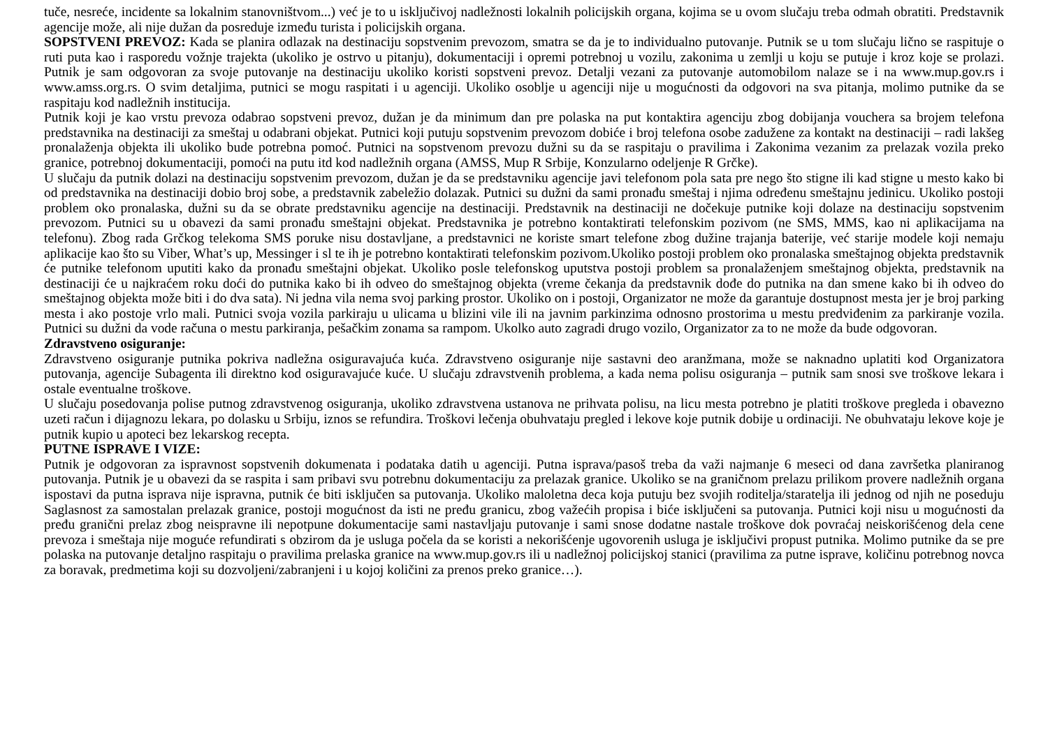tuče, nesreće, incidente sa lokalnim stanovništvom...) već je to u isključivoj nadležnosti lokalnih policijskih organa, kojima se u ovom slučaju treba odmah obratiti. Predstavnik agencije može, ali nije dužan da posreduje između turista i policijskih organa.
SOPSTVENI PREVOZ: Kada se planira odlazak na destinaciju sopstvenim prevozom, smatra se da je to individualno putovanje. Putnik se u tom slučaju lično se raspituje o ruti puta kao i rasporedu vožnje trajekta (ukoliko je ostrvo u pitanju), dokumentaciji i opremi potrebnoj u vozilu, zakonima u zemlji u koju se putuje i kroz koje se prolazi. Putnik je sam odgovoran za svoje putovanje na destinaciju ukoliko koristi sopstveni prevoz. Detalji vezani za putovanje automobilom nalaze se i na www.mup.gov.rs i www.amss.org.rs. O svim detaljima, putnici se mogu raspitati i u agenciji. Ukoliko osoblje u agenciji nije u mogućnosti da odgovori na sva pitanja, molimo putnike da se raspitaju kod nadležnih institucija.
Putnik koji je kao vrstu prevoza odabrao sopstveni prevoz, dužan je da minimum dan pre polaska na put kontaktira agenciju zbog dobijanja vouchera sa brojem telefona predstavnika na destinaciji za smeštaj u odabrani objekat. Putnici koji putuju sopstvenim prevozom dobiće i broj telefona osobe zadužene za kontakt na destinaciji – radi lakšeg pronalaženja objekta ili ukoliko bude potrebna pomoć. Putnici na sopstvenom prevozu dužni su da se raspitaju o pravilima i Zakonima vezanim za prelazak vozila preko granice, potrebnoj dokumentaciji, pomoći na putu itd kod nadležnih organa (AMSS, Mup R Srbije, Konzularno odeljenje R Grčke).
U slučaju da putnik dolazi na destinaciju sopstvenim prevozom, dužan je da se predstavniku agencije javi telefonom pola sata pre nego što stigne ili kad stigne u mesto kako bi od predstavnika na destinaciji dobio broj sobe, a predstavnik zabeležio dolazak. Putnici su dužni da sami pronađu smeštaj i njima određenu smeštajnu jedinicu. Ukoliko postoji problem oko pronalaska, dužni su da se obrate predstavniku agencije na destinaciji. Predstavnik na destinaciji ne dočekuje putnike koji dolaze na destinaciju sopstvenim prevozom. Putnici su u obavezi da sami pronađu smeštajni objekat. Predstavnika je potrebno kontaktirati telefonskim pozivom (ne SMS, MMS, kao ni aplikacijama na telefonu). Zbog rada Grčkog telekoma SMS poruke nisu dostavljane, a predstavnici ne koriste smart telefone zbog dužine trajanja baterije, već starije modele koji nemaju aplikacije kao što su Viber, What’s up, Messinger i sl te ih je potrebno kontaktirati telefonskim pozivom.Ukoliko postoji problem oko pronalaska smeštajnog objekta predstavnik će putnike telefonom uputiti kako da pronađu smeštajni objekat. Ukoliko posle telefonskog uputstva postoji problem sa pronalaženjem smeštajnog objekta, predstavnik na destinaciji će u najkraćem roku doći do putnika kako bi ih odveo do smeštajnog objekta (vreme čekanja da predstavnik dođe do putnika na dan smene kako bi ih odveo do smeštajnog objekta može biti i do dva sata). Ni jedna vila nema svoj parking prostor. Ukoliko on i postoji, Organizator ne može da garantuje dostupnost mesta jer je broj parking mesta i ako postoje vrlo mali. Putnici svoja vozila parkiraju u ulicama u blizini vile ili na javnim parkinzima odnosno prostorima u mestu predviđenim za parkiranje vozila. Putnici su dužni da vode računa o mestu parkiranja, pešačkim zonama sa rampom. Ukolko auto zagradi drugo vozilo, Organizator za to ne može da bude odgovoran.
Zdravstveno osiguranje:
Zdravstveno osiguranje putnika pokriva nadležna osiguravajuća kuća. Zdravstveno osiguranje nije sastavni deo aranžmana, može se naknadno uplatiti kod Organizatora putovanja, agencije Subagenta ili direktno kod osiguravajuće kuće. U slučaju zdravstvenih problema, a kada nema polisu osiguranja – putnik sam snosi sve troškove lekara i ostale eventualne troškove.
U slučaju posedovanja polise putnog zdravstvenog osiguranja, ukoliko zdravstvena ustanova ne prihvata polisu, na licu mesta potrebno je platiti troškove pregleda i obavezno uzeti račun i dijagnozu lekara, po dolasku u Srbiju, iznos se refundira. Troškovi lečenja obuhvataju pregled i lekove koje putnik dobije u ordinaciji. Ne obuhvataju lekove koje je putnik kupio u apoteci bez lekarskog recepta.
PUTNE ISPRAVE I VIZE:
Putnik je odgovoran za ispravnost sopstvenih dokumenata i podataka datih u agenciji. Putna isprava/pasoš treba da važi najmanje 6 meseci od dana završetka planiranog putovanja. Putnik je u obavezi da se raspita i sam pribavi svu potrebnu dokumentaciju za prelazak granice. Ukoliko se na graničnom prelazu prilikom provere nadležnih organa ispostavi da putna isprava nije ispravna, putnik će biti isključen sa putovanja. Ukoliko maloletna deca koja putuju bez svojih roditelja/staratelja ili jednog od njih ne poseduju Saglasnost za samostalan prelazak granice, postoji mogućnost da isti ne pređu granicu, zbog važećih propisa i biće isključeni sa putovanja. Putnici koji nisu u mogućnosti da pređu granični prelaz zbog neispravne ili nepotpune dokumentacije sami nastavljaju putovanje i sami snose dodatne nastale troškove dok povraćaj neiskorišćenog dela cene prevoza i smeštaja nije moguće refundirati s obzirom da je usluga počela da se koristi a nekorišćenje ugovorenih usluga je isključivi propust putnika. Molimo putnike da se pre polaska na putovanje detaljno raspitaju o pravilima prelaska granice na www.mup.gov.rs ili u nadležnoj policijskoj stanici (pravilima za putne isprave, količinu potrebnog novca za boravak, predmetima koji su dozvoljeni/zabranjeni i u kojoj količini za prenos preko granice…).